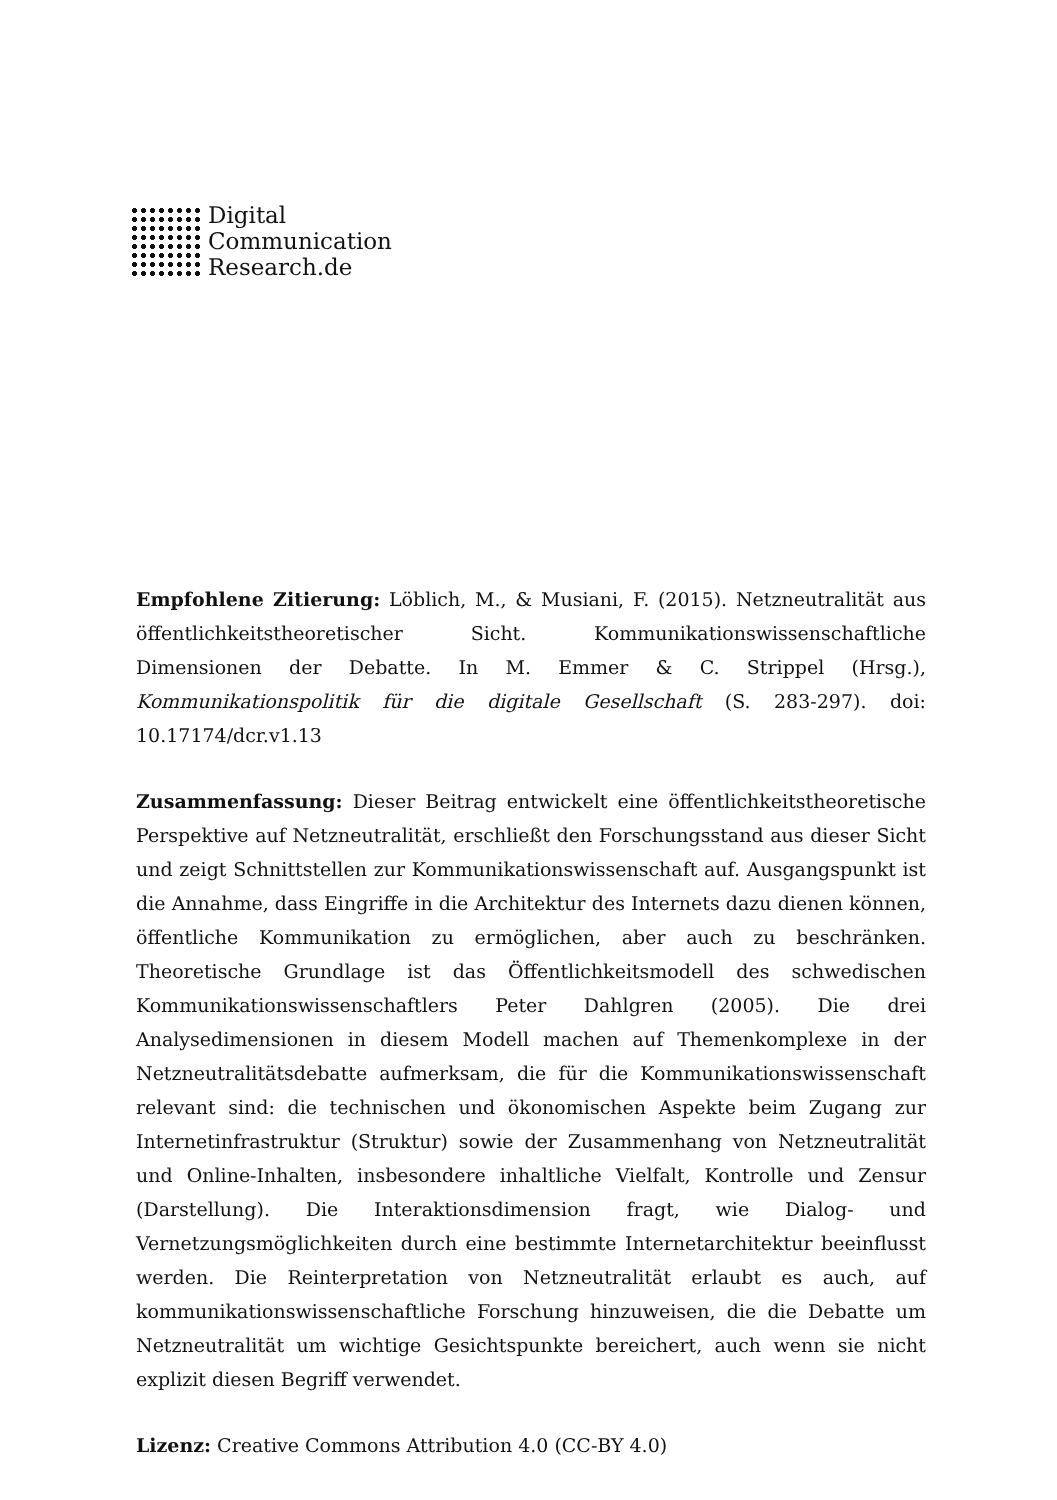Digital
Communication
Research.de
Empfohlene Zitierung: Löblich, M., & Musiani, F. (2015). Netzneutralität aus öffentlichkeitstheoretischer Sicht. Kommunikationswissenschaftliche Dimensionen der Debatte. In M. Emmer & C. Strippel (Hrsg.), Kommunikationspolitik für die digitale Gesellschaft (S. 283-297). doi: 10.17174/dcr.v1.13
Zusammenfassung: Dieser Beitrag entwickelt eine öffentlichkeitstheoretische Perspektive auf Netzneutralität, erschließt den Forschungsstand aus dieser Sicht und zeigt Schnittstellen zur Kommunikationswissenschaft auf. Ausgangspunkt ist die Annahme, dass Eingriffe in die Architektur des Internets dazu dienen können, öffentliche Kommunikation zu ermöglichen, aber auch zu beschränken. Theoretische Grundlage ist das Öffentlichkeitsmodell des schwedischen Kommunikationswissenschaftlers Peter Dahlgren (2005). Die drei Analysedimensionen in diesem Modell machen auf Themenkomplexe in der Netzneutralitätsdebatte aufmerksam, die für die Kommunikationswissenschaft relevant sind: die technischen und ökonomischen Aspekte beim Zugang zur Internetinfrastruktur (Struktur) sowie der Zusammenhang von Netzneutralität und Online-Inhalten, insbesondere inhaltliche Vielfalt, Kontrolle und Zensur (Darstellung). Die Interaktionsdimension fragt, wie Dialog- und Vernetzungsmöglichkeiten durch eine bestimmte Internetarchitektur beeinflusst werden. Die Reinterpretation von Netzneutralität erlaubt es auch, auf kommunikationswissenschaftliche Forschung hinzuweisen, die die Debatte um Netzneutralität um wichtige Gesichtspunkte bereichert, auch wenn sie nicht explizit diesen Begriff verwendet.
Lizenz: Creative Commons Attribution 4.0 (CC-BY 4.0)